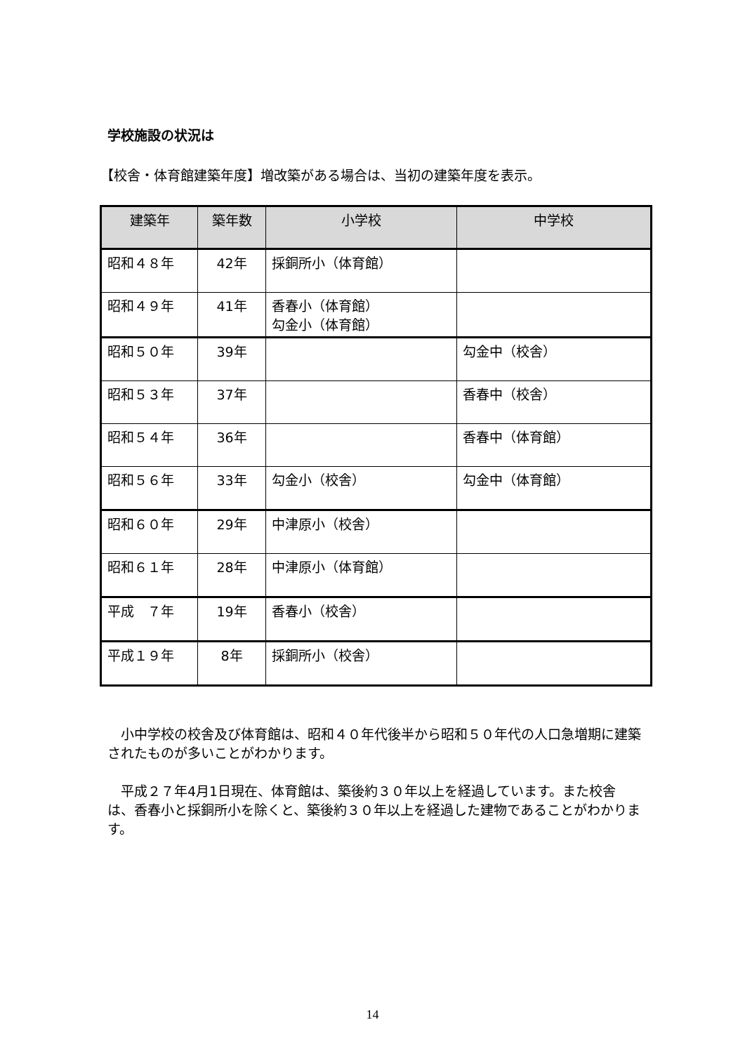学校施設の状況は
【校舎・体育館建築年度】増改築がある場合は、当初の建築年度を表示。
| 建築年 | 築年数 | 小学校 | 中学校 |
| --- | --- | --- | --- |
| 昭和４８年 | 42年 | 採銅所小（体育館） | |
| 昭和４９年 | 41年 | 香春小（体育館） 勾金小（体育館） | |
| 昭和５０年 | 39年 | | 勾金中（校舎） |
| 昭和５３年 | 37年 | | 香春中（校舎） |
| 昭和５４年 | 36年 | | 香春中（体育館） |
| 昭和５６年 | 33年 | 勾金小（校舎） | 勾金中（体育館） |
| 昭和６０年 | 29年 | 中津原小（校舎） | |
| 昭和６１年 | 28年 | 中津原小（体育館） | |
| 平成 ７年 | 19年 | 香春小（校舎） | |
| 平成１９年 | 8年 | 採銅所小（校舎） | |
小中学校の校舎及び体育館は、昭和４０年代後半から昭和５０年代の人口急増期に建築されたものが多いことがわかります。
平成２７年4月1日現在、体育館は、築後約３０年以上を経過しています。また校舎は、香春小と採銅所小を除くと、築後約３０年以上を経過した建物であることがわかります。
14